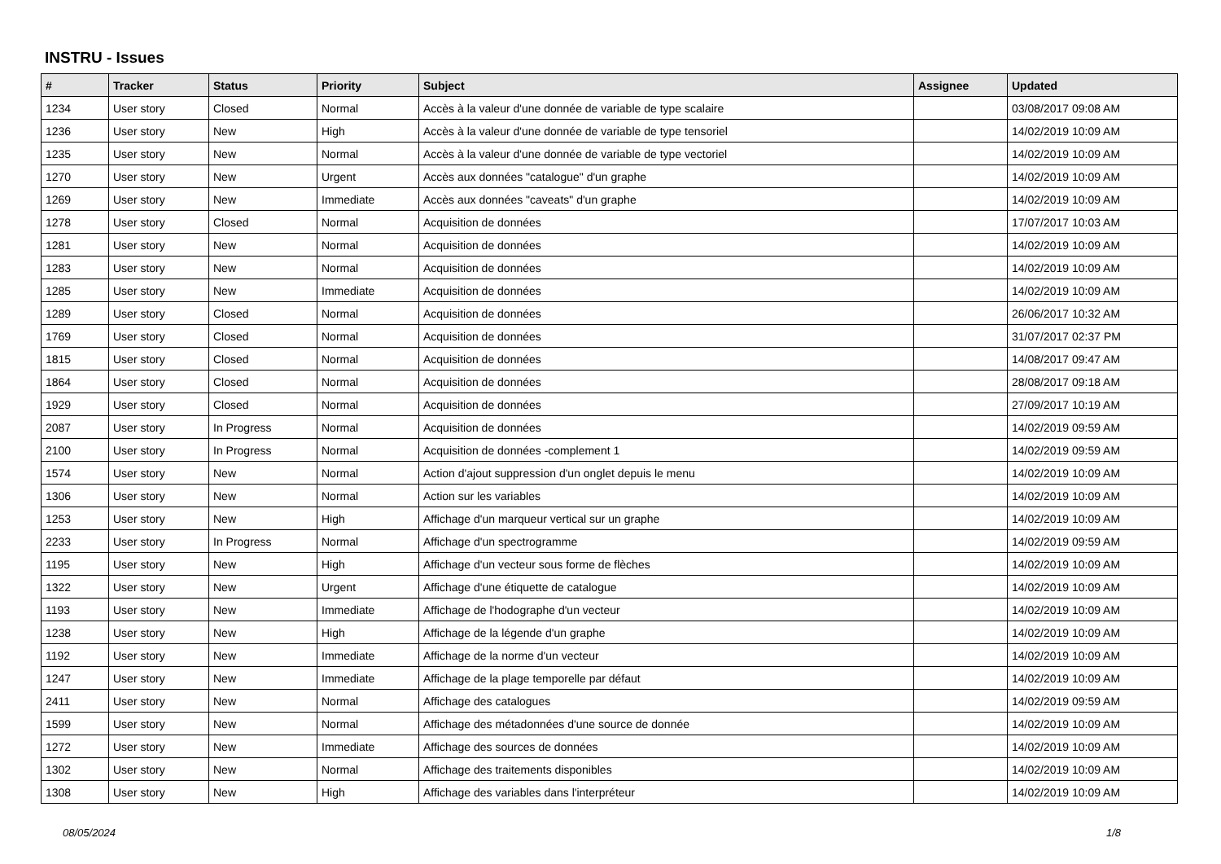INSTRU - Issues
| # | Tracker | Status | Priority | Subject | Assignee | Updated |
| --- | --- | --- | --- | --- | --- | --- |
| 1234 | User story | Closed | Normal | Accès à la valeur d'une donnée de variable de type scalaire | | 03/08/2017 09:08 AM |
| 1236 | User story | New | High | Accès à la valeur d'une donnée de variable de type tensoriel | | 14/02/2019 10:09 AM |
| 1235 | User story | New | Normal | Accès à la valeur d'une donnée de variable de type vectoriel | | 14/02/2019 10:09 AM |
| 1270 | User story | New | Urgent | Accès aux données "catalogue" d'un graphe | | 14/02/2019 10:09 AM |
| 1269 | User story | New | Immediate | Accès aux données "caveats" d'un graphe | | 14/02/2019 10:09 AM |
| 1278 | User story | Closed | Normal | Acquisition de données | | 17/07/2017 10:03 AM |
| 1281 | User story | New | Normal | Acquisition de données | | 14/02/2019 10:09 AM |
| 1283 | User story | New | Normal | Acquisition de données | | 14/02/2019 10:09 AM |
| 1285 | User story | New | Immediate | Acquisition de données | | 14/02/2019 10:09 AM |
| 1289 | User story | Closed | Normal | Acquisition de données | | 26/06/2017 10:32 AM |
| 1769 | User story | Closed | Normal | Acquisition de données | | 31/07/2017 02:37 PM |
| 1815 | User story | Closed | Normal | Acquisition de données | | 14/08/2017 09:47 AM |
| 1864 | User story | Closed | Normal | Acquisition de données | | 28/08/2017 09:18 AM |
| 1929 | User story | Closed | Normal | Acquisition de données | | 27/09/2017 10:19 AM |
| 2087 | User story | In Progress | Normal | Acquisition de données | | 14/02/2019 09:59 AM |
| 2100 | User story | In Progress | Normal | Acquisition de données -complement 1 | | 14/02/2019 09:59 AM |
| 1574 | User story | New | Normal | Action d'ajout suppression d'un onglet depuis le menu | | 14/02/2019 10:09 AM |
| 1306 | User story | New | Normal | Action sur les variables | | 14/02/2019 10:09 AM |
| 1253 | User story | New | High | Affichage d'un marqueur vertical sur un graphe | | 14/02/2019 10:09 AM |
| 2233 | User story | In Progress | Normal | Affichage d'un spectrogramme | | 14/02/2019 09:59 AM |
| 1195 | User story | New | High | Affichage d'un vecteur sous forme de flèches | | 14/02/2019 10:09 AM |
| 1322 | User story | New | Urgent | Affichage d'une étiquette de catalogue | | 14/02/2019 10:09 AM |
| 1193 | User story | New | Immediate | Affichage de l'hodographe d'un vecteur | | 14/02/2019 10:09 AM |
| 1238 | User story | New | High | Affichage de la légende d'un graphe | | 14/02/2019 10:09 AM |
| 1192 | User story | New | Immediate | Affichage de la norme d'un vecteur | | 14/02/2019 10:09 AM |
| 1247 | User story | New | Immediate | Affichage de la plage temporelle par défaut | | 14/02/2019 10:09 AM |
| 2411 | User story | New | Normal | Affichage des catalogues | | 14/02/2019 09:59 AM |
| 1599 | User story | New | Normal | Affichage des métadonnées d'une source de donnée | | 14/02/2019 10:09 AM |
| 1272 | User story | New | Immediate | Affichage des sources de données | | 14/02/2019 10:09 AM |
| 1302 | User story | New | Normal | Affichage des traitements disponibles | | 14/02/2019 10:09 AM |
| 1308 | User story | New | High | Affichage des variables dans l'interpréteur | | 14/02/2019 10:09 AM |
08/05/2024 1/8